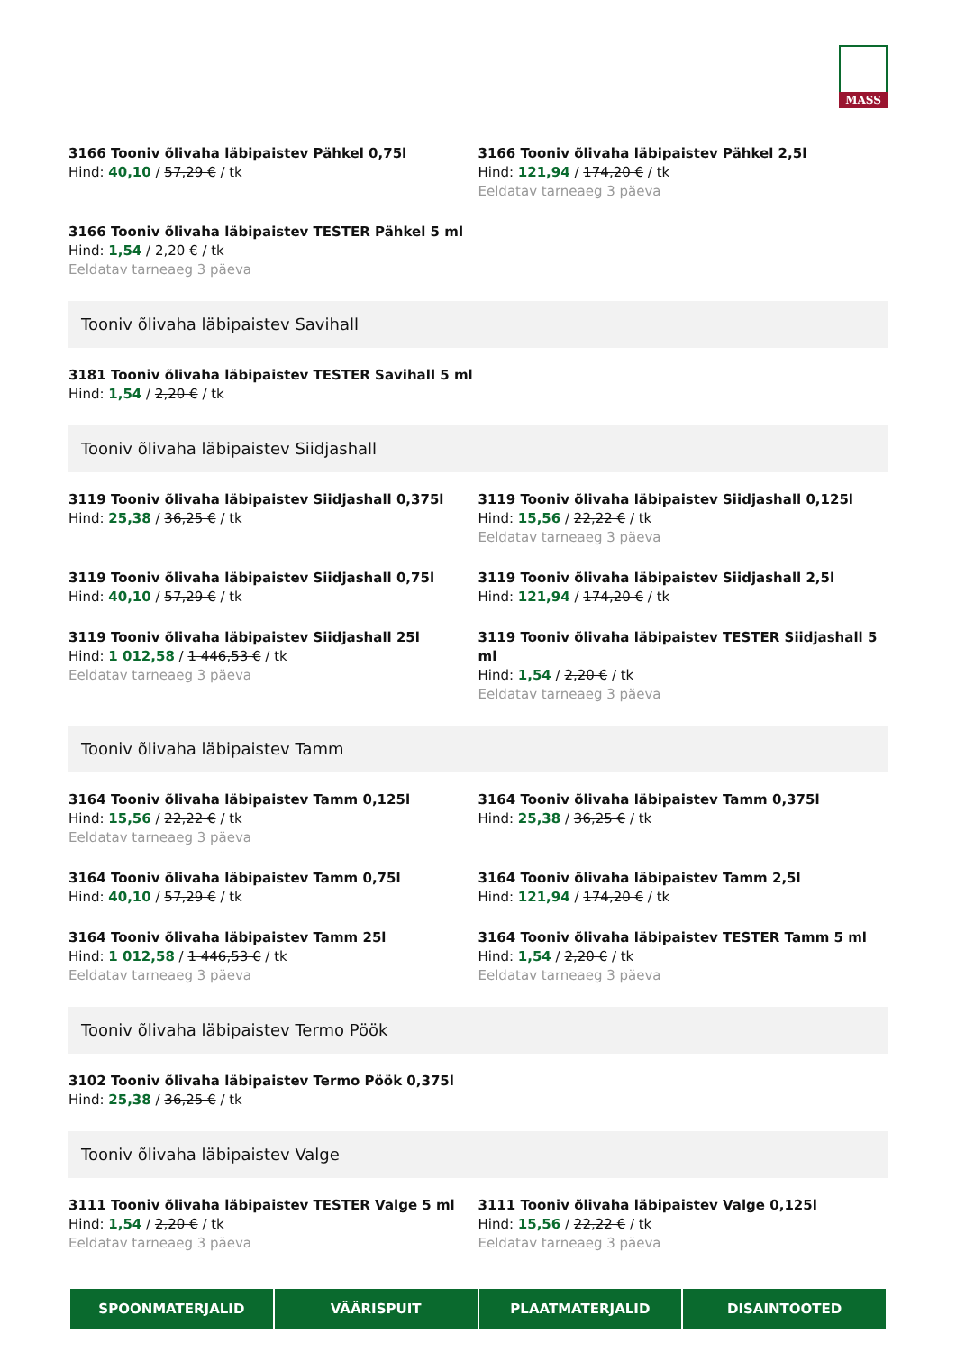MASS
3166 Tooniv õlivaha läbipaistev Pähkel 0,75l
Hind: 40,10 / 57,29 € / tk
3166 Tooniv õlivaha läbipaistev Pähkel 2,5l
Hind: 121,94 / 174,20 € / tk
Eeldatav tarneaeg 3 päeva
3166 Tooniv õlivaha läbipaistev TESTER Pähkel 5 ml
Hind: 1,54 / 2,20 € / tk
Eeldatav tarneaeg 3 päeva
Tooniv õlivaha läbipaistev Savihall
3181 Tooniv õlivaha läbipaistev TESTER Savihall 5 ml
Hind: 1,54 / 2,20 € / tk
Tooniv õlivaha läbipaistev Siidjashall
3119 Tooniv õlivaha läbipaistev Siidjashall 0,375l
Hind: 25,38 / 36,25 € / tk
3119 Tooniv õlivaha läbipaistev Siidjashall 0,125l
Hind: 15,56 / 22,22 € / tk
Eeldatav tarneaeg 3 päeva
3119 Tooniv õlivaha läbipaistev Siidjashall 0,75l
Hind: 40,10 / 57,29 € / tk
3119 Tooniv õlivaha läbipaistev Siidjashall 2,5l
Hind: 121,94 / 174,20 € / tk
3119 Tooniv õlivaha läbipaistev Siidjashall 25l
Hind: 1 012,58 / 1 446,53 € / tk
Eeldatav tarneaeg 3 päeva
3119 Tooniv õlivaha läbipaistev TESTER Siidjashall 5 ml
Hind: 1,54 / 2,20 € / tk
Eeldatav tarneaeg 3 päeva
Tooniv õlivaha läbipaistev Tamm
3164 Tooniv õlivaha läbipaistev Tamm 0,125l
Hind: 15,56 / 22,22 € / tk
Eeldatav tarneaeg 3 päeva
3164 Tooniv õlivaha läbipaistev Tamm 0,375l
Hind: 25,38 / 36,25 € / tk
3164 Tooniv õlivaha läbipaistev Tamm 0,75l
Hind: 40,10 / 57,29 € / tk
3164 Tooniv õlivaha läbipaistev Tamm 2,5l
Hind: 121,94 / 174,20 € / tk
3164 Tooniv õlivaha läbipaistev Tamm 25l
Hind: 1 012,58 / 1 446,53 € / tk
Eeldatav tarneaeg 3 päeva
3164 Tooniv õlivaha läbipaistev TESTER Tamm 5 ml
Hind: 1,54 / 2,20 € / tk
Eeldatav tarneaeg 3 päeva
Tooniv õlivaha läbipaistev Termo Pöök
3102 Tooniv õlivaha läbipaistev Termo Pöök 0,375l
Hind: 25,38 / 36,25 € / tk
Tooniv õlivaha läbipaistev Valge
3111 Tooniv õlivaha läbipaistev TESTER Valge 5 ml
Hind: 1,54 / 2,20 € / tk
Eeldatav tarneaeg 3 päeva
3111 Tooniv õlivaha läbipaistev Valge 0,125l
Hind: 15,56 / 22,22 € / tk
Eeldatav tarneaeg 3 päeva
SPOONMATERJALID VÄÄRISPUIT PLAATMATERJALID DISAINTOOTED